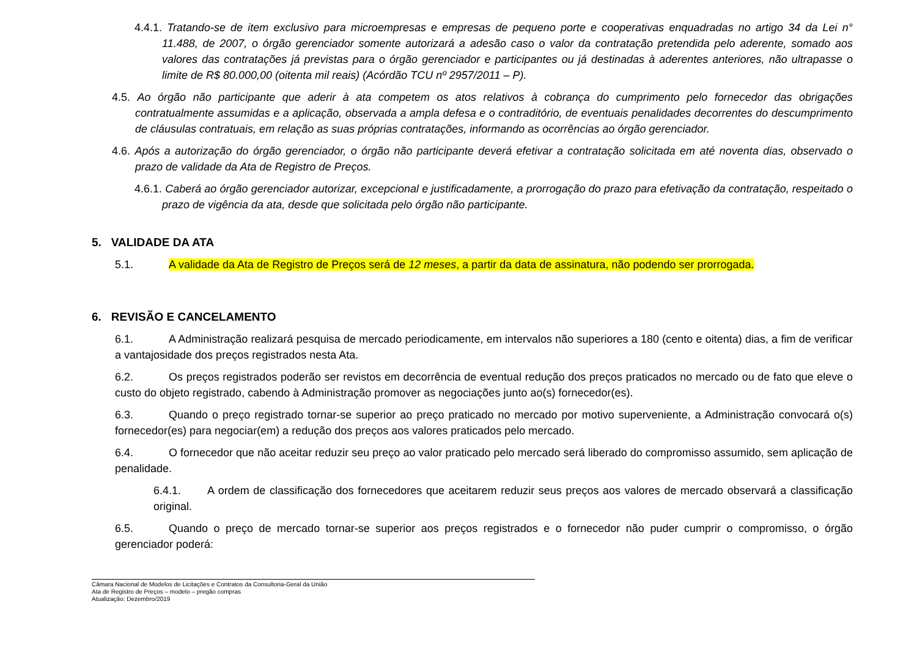4.4.1. Tratando-se de item exclusivo para microempresas e empresas de pequeno porte e cooperativas enquadradas no artigo 34 da Lei n° 11.488, de 2007, o órgão gerenciador somente autorizará a adesão caso o valor da contratação pretendida pelo aderente, somado aos valores das contratações já previstas para o órgão gerenciador e participantes ou já destinadas à aderentes anteriores, não ultrapasse o limite de R$ 80.000,00 (oitenta mil reais) (Acórdão TCU nº 2957/2011 – P).
4.5. Ao órgão não participante que aderir à ata competem os atos relativos à cobrança do cumprimento pelo fornecedor das obrigações contratualmente assumidas e a aplicação, observada a ampla defesa e o contraditório, de eventuais penalidades decorrentes do descumprimento de cláusulas contratuais, em relação as suas próprias contratações, informando as ocorrências ao órgão gerenciador.
4.6. Após a autorização do órgão gerenciador, o órgão não participante deverá efetivar a contratação solicitada em até noventa dias, observado o prazo de validade da Ata de Registro de Preços.
4.6.1. Caberá ao órgão gerenciador autorizar, excepcional e justificadamente, a prorrogação do prazo para efetivação da contratação, respeitado o prazo de vigência da ata, desde que solicitada pelo órgão não participante.
5. VALIDADE DA ATA
5.1. A validade da Ata de Registro de Preços será de 12 meses, a partir da data de assinatura, não podendo ser prorrogada.
6. REVISÃO E CANCELAMENTO
6.1. A Administração realizará pesquisa de mercado periodicamente, em intervalos não superiores a 180 (cento e oitenta) dias, a fim de verificar a vantajosidade dos preços registrados nesta Ata.
6.2. Os preços registrados poderão ser revistos em decorrência de eventual redução dos preços praticados no mercado ou de fato que eleve o custo do objeto registrado, cabendo à Administração promover as negociações junto ao(s) fornecedor(es).
6.3. Quando o preço registrado tornar-se superior ao preço praticado no mercado por motivo superveniente, a Administração convocará o(s) fornecedor(es) para negociar(em) a redução dos preços aos valores praticados pelo mercado.
6.4. O fornecedor que não aceitar reduzir seu preço ao valor praticado pelo mercado será liberado do compromisso assumido, sem aplicação de penalidade.
6.4.1. A ordem de classificação dos fornecedores que aceitarem reduzir seus preços aos valores de mercado observará a classificação original.
6.5. Quando o preço de mercado tornar-se superior aos preços registrados e o fornecedor não puder cumprir o compromisso, o órgão gerenciador poderá:
Câmara Nacional de Modelos de Licitações e Contratos da Consultoria-Geral da União
Ata de Registro de Preços – modelo – pregão compras
Atualização: Dezembro/2019